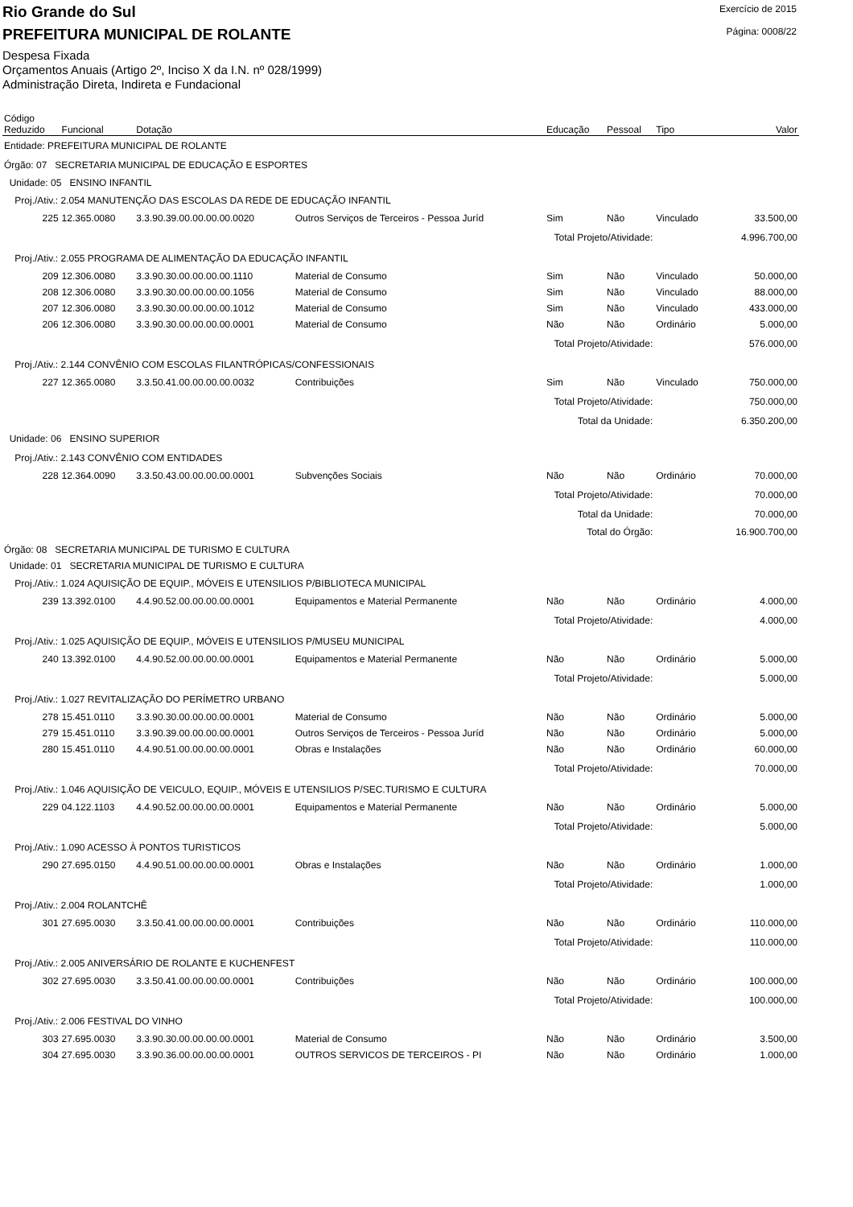Rio Grande do Sul
PREFEITURA MUNICIPAL DE ROLANTE
Despesa Fixada
Orçamentos Anuais (Artigo 2º, Inciso X da I.N. nº 028/1999)
Administração Direta, Indireta e Fundacional
Exercício de 2015
Página: 0008/22
| Código Reduzido | Funcional | Dotação | | Educação | Pessoal | Tipo | Valor |
| --- | --- | --- | --- | --- | --- | --- | --- |
| Entidade: PREFEITURA MUNICIPAL DE ROLANTE | | | | | | | |
| Órgão: 07 SECRETARIA MUNICIPAL DE EDUCAÇÃO E ESPORTES | | | | | | | |
| Unidade: 05 ENSINO INFANTIL | | | | | | | |
| Proj./Ativ.: 2.054 MANUTENÇÃO DAS ESCOLAS DA REDE DE EDUCAÇÃO INFANTIL | | | | | | | |
| 225 | 12.365.0080 | 3.3.90.39.00.00.00.00.0020 | Outros Serviços de Terceiros - Pessoa Juríd | Sim | Não | Vinculado | 33.500,00 |
| Total Projeto/Atividade: | | | | | | | 4.996.700,00 |
| Proj./Ativ.: 2.055 PROGRAMA DE ALIMENTAÇÃO DA EDUCAÇÃO INFANTIL | | | | | | | |
| 209 | 12.306.0080 | 3.3.90.30.00.00.00.00.1110 | Material de Consumo | Sim | Não | Vinculado | 50.000,00 |
| 208 | 12.306.0080 | 3.3.90.30.00.00.00.00.1056 | Material de Consumo | Sim | Não | Vinculado | 88.000,00 |
| 207 | 12.306.0080 | 3.3.90.30.00.00.00.00.1012 | Material de Consumo | Sim | Não | Vinculado | 433.000,00 |
| 206 | 12.306.0080 | 3.3.90.30.00.00.00.00.0001 | Material de Consumo | Não | Não | Ordinário | 5.000,00 |
| Total Projeto/Atividade: | | | | | | | 576.000,00 |
| Proj./Ativ.: 2.144 CONVÊNIO COM ESCOLAS FILANTRÓPICAS/CONFESSIONAIS | | | | | | | |
| 227 | 12.365.0080 | 3.3.50.41.00.00.00.00.0032 | Contribuições | Sim | Não | Vinculado | 750.000,00 |
| Total Projeto/Atividade: | | | | | | | 750.000,00 |
| Total da Unidade: | | | | | | | 6.350.200,00 |
| Unidade: 06 ENSINO SUPERIOR | | | | | | | |
| Proj./Ativ.: 2.143 CONVÊNIO COM ENTIDADES | | | | | | | |
| 228 | 12.364.0090 | 3.3.50.43.00.00.00.00.0001 | Subvenções Sociais | Não | Não | Ordinário | 70.000,00 |
| Total Projeto/Atividade: | | | | | | | 70.000,00 |
| Total da Unidade: | | | | | | | 70.000,00 |
| Total do Órgão: | | | | | | | 16.900.700,00 |
| Órgão: 08 SECRETARIA MUNICIPAL DE TURISMO E CULTURA | | | | | | | |
| Unidade: 01 SECRETARIA MUNICIPAL DE TURISMO E CULTURA | | | | | | | |
| Proj./Ativ.: 1.024 AQUISIÇÃO DE EQUIP., MÓVEIS E UTENSILIOS P/BIBLIOTECA MUNICIPAL | | | | | | | |
| 239 | 13.392.0100 | 4.4.90.52.00.00.00.00.0001 | Equipamentos e Material Permanente | Não | Não | Ordinário | 4.000,00 |
| Total Projeto/Atividade: | | | | | | | 4.000,00 |
| Proj./Ativ.: 1.025 AQUISIÇÃO DE EQUIP., MÓVEIS E UTENSILIOS P/MUSEU MUNICIPAL | | | | | | | |
| 240 | 13.392.0100 | 4.4.90.52.00.00.00.00.0001 | Equipamentos e Material Permanente | Não | Não | Ordinário | 5.000,00 |
| Total Projeto/Atividade: | | | | | | | 5.000,00 |
| Proj./Ativ.: 1.027 REVITALIZAÇÃO DO PERÍMETRO URBANO | | | | | | | |
| 278 | 15.451.0110 | 3.3.90.30.00.00.00.00.0001 | Material de Consumo | Não | Não | Ordinário | 5.000,00 |
| 279 | 15.451.0110 | 3.3.90.39.00.00.00.00.0001 | Outros Serviços de Terceiros - Pessoa Juríd | Não | Não | Ordinário | 5.000,00 |
| 280 | 15.451.0110 | 4.4.90.51.00.00.00.00.0001 | Obras e Instalações | Não | Não | Ordinário | 60.000,00 |
| Total Projeto/Atividade: | | | | | | | 70.000,00 |
| Proj./Ativ.: 1.046 AQUISIÇÃO DE VEICULO, EQUIP., MÓVEIS E UTENSILIOS P/SEC.TURISMO E CULTURA | | | | | | | |
| 229 | 04.122.1103 | 4.4.90.52.00.00.00.00.0001 | Equipamentos e Material Permanente | Não | Não | Ordinário | 5.000,00 |
| Total Projeto/Atividade: | | | | | | | 5.000,00 |
| Proj./Ativ.: 1.090 ACESSO À PONTOS TURISTICOS | | | | | | | |
| 290 | 27.695.0150 | 4.4.90.51.00.00.00.00.0001 | Obras e Instalações | Não | Não | Ordinário | 1.000,00 |
| Total Projeto/Atividade: | | | | | | | 1.000,00 |
| Proj./Ativ.: 2.004 ROLANTCHÊ | | | | | | | |
| 301 | 27.695.0030 | 3.3.50.41.00.00.00.00.0001 | Contribuições | Não | Não | Ordinário | 110.000,00 |
| Total Projeto/Atividade: | | | | | | | 110.000,00 |
| Proj./Ativ.: 2.005 ANIVERSÁRIO DE ROLANTE E KUCHENFEST | | | | | | | |
| 302 | 27.695.0030 | 3.3.50.41.00.00.00.00.0001 | Contribuições | Não | Não | Ordinário | 100.000,00 |
| Total Projeto/Atividade: | | | | | | | 100.000,00 |
| Proj./Ativ.: 2.006 FESTIVAL DO VINHO | | | | | | | |
| 303 | 27.695.0030 | 3.3.90.30.00.00.00.00.0001 | Material de Consumo | Não | Não | Ordinário | 3.500,00 |
| 304 | 27.695.0030 | 3.3.90.36.00.00.00.00.0001 | OUTROS SERVICOS DE TERCEIROS - PI | Não | Não | Ordinário | 1.000,00 |